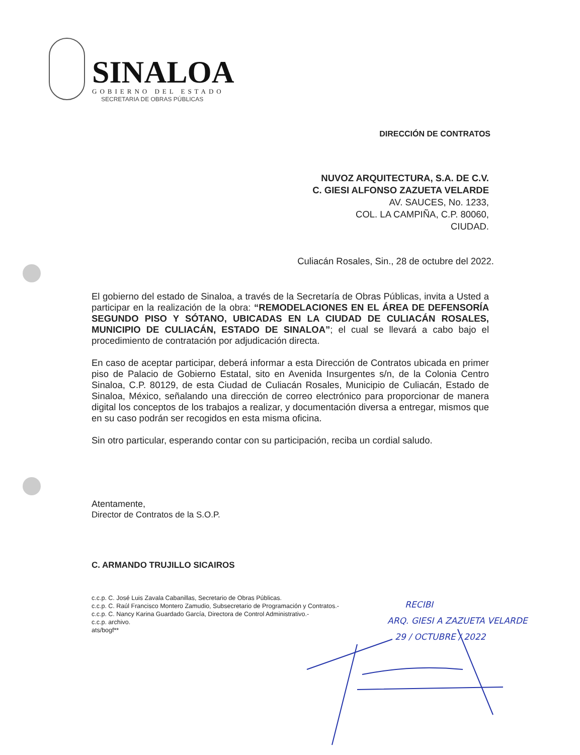SINALOA
GOBIERNO DEL ESTADO
SECRETARIA DE OBRAS PÚBLICAS
DIRECCIÓN DE CONTRATOS
NUVOZ ARQUITECTURA, S.A. DE C.V.
C. GIESI ALFONSO ZAZUETA VELARDE
AV. SAUCES, No. 1233,
COL. LA CAMPIÑA, C.P. 80060,
CIUDAD.
Culiacán Rosales, Sin., 28 de octubre del 2022.
El gobierno del estado de Sinaloa, a través de la Secretaría de Obras Públicas, invita a Usted a participar en la realización de la obra: “REMODELACIONES EN EL ÁREA DE DEFENSORÍA SEGUNDO PISO Y SÓTANO, UBICADAS EN LA CIUDAD DE CULIACÁN ROSALES, MUNICIPIO DE CULIACÁN, ESTADO DE SINALOA”; el cual se llevará a cabo bajo el procedimiento de contratación por adjudicación directa.
En caso de aceptar participar, deberá informar a esta Dirección de Contratos ubicada en primer piso de Palacio de Gobierno Estatal, sito en Avenida Insurgentes s/n, de la Colonia Centro Sinaloa, C.P. 80129, de esta Ciudad de Culiacán Rosales, Municipio de Culiacán, Estado de Sinaloa, México, señalando una dirección de correo electrónico para proporcionar de manera digital los conceptos de los trabajos a realizar, y documentación diversa a entregar, mismos que en su caso podrán ser recogidos en esta misma oficina.
Sin otro particular, esperando contar con su participación, reciba un cordial saludo.
Atentamente,
Director de Contratos de la S.O.P.
C. ARMANDO TRUJILLO SICAIROS
c.c.p. C. José Luis Zavala Cabanillas, Secretario de Obras Públicas.
c.c.p. C. Raúl Francisco Montero Zamudio, Subsecretario de Programación y Contratos.-
c.c.p. C. Nancy Karina Guardado García, Directora de Control Administrativo.-
c.c.p. archivo.
ats/bogf**
RECIBI
ARQ. GIESI A ZAZUETA VELARDE
29 / OCTUBRE / 2022